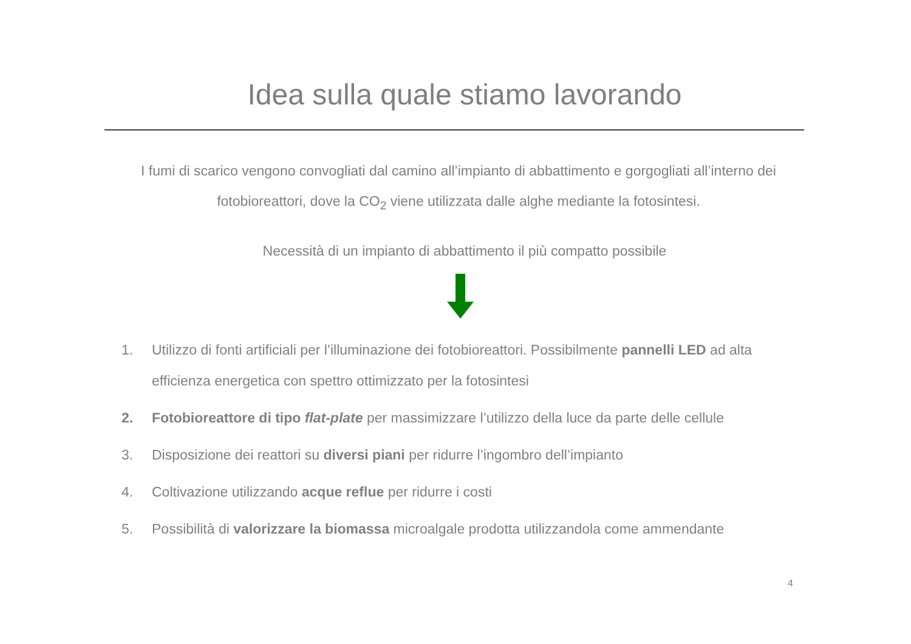Idea sulla quale stiamo lavorando
I fumi di scarico vengono convogliati dal camino all’impianto di abbattimento e gorgogliati all’interno dei fotobioreattori, dove la CO<sub>2</sub> viene utilizzata dalle alghe mediante la fotosintesi.
Necessità di un impianto di abbattimento il più compatto possibile
1. Utilizzo di fonti artificiali per l’illuminazione dei fotobioreattori. Possibilmente pannelli LED ad alta efficienza energetica con spettro ottimizzato per la fotosintesi
2. Fotobioreattore di tipo flat-plate per massimizzare l’utilizzo della luce da parte delle cellule
3. Disposizione dei reattori su diversi piani per ridurre l’ingombro dell’impianto
4. Coltivazione utilizzando acque reflue per ridurre i costi
5. Possibilità di valorizzare la biomassa microalgale prodotta utilizzandola come ammendante
4